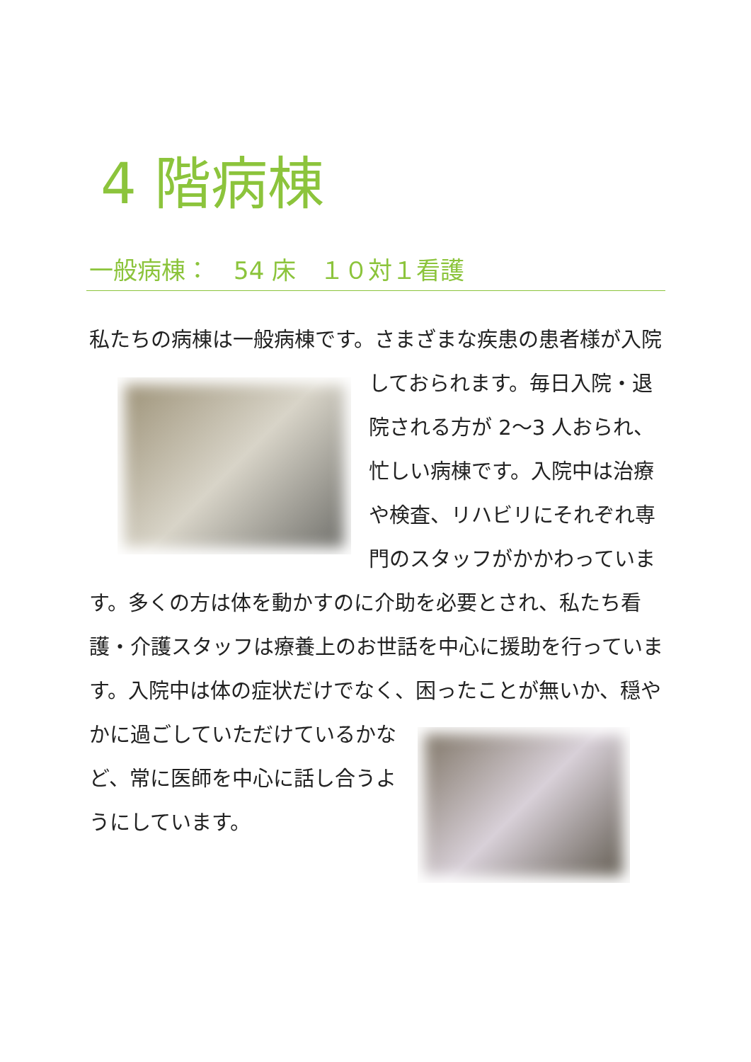4 階病棟
一般病棟：　54 床　１０対１看護
私たちの病棟は一般病棟です。さまざまな疾患の患者様が
入院しておられます。毎日入院・退院される方が 2～3 人おられ、忙しい病棟です。入院中は治療や検査、リハビリにそれぞれ専門のスタッフがかかわっています。多くの方は体を動かすのに介助を必要とされ、私たち看護・介護スタッフは療養上のお世話を中心に援助を行っています。入院中は体の症状だけでなく、困ったことが無
いか、穏やかに過ごしていただけているかなど、常に医師を中心に話し合うようにしています。